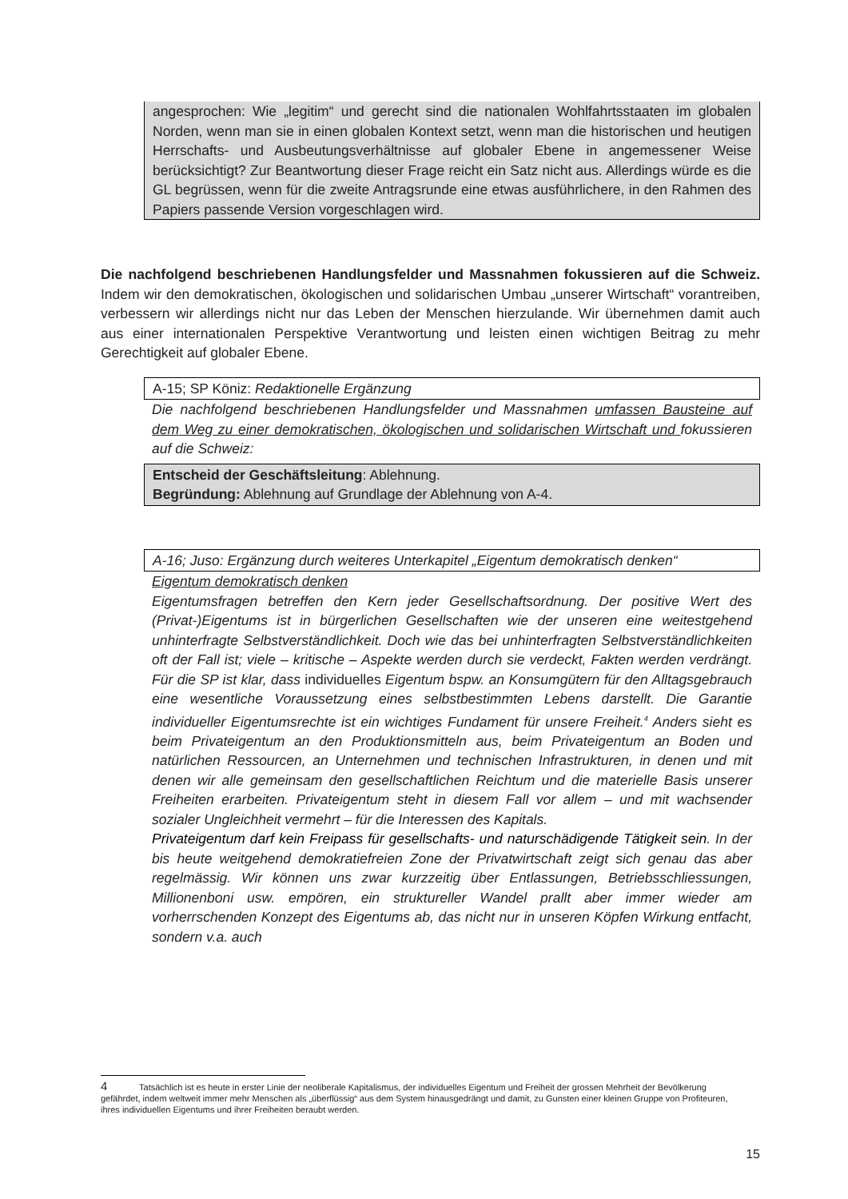angesprochen: Wie „legitim“ und gerecht sind die nationalen Wohlfahrtsstaaten im globalen Norden, wenn man sie in einen globalen Kontext setzt, wenn man die historischen und heutigen Herrschafts- und Ausbeutungsverhältnisse auf globaler Ebene in angemessener Weise berücksichtigt? Zur Beantwortung dieser Frage reicht ein Satz nicht aus. Allerdings würde es die GL begrüssen, wenn für die zweite Antragsrunde eine etwas ausführlichere, in den Rahmen des Papiers passende Version vorgeschlagen wird.
Die nachfolgend beschriebenen Handlungsfelder und Massnahmen fokussieren auf die Schweiz. Indem wir den demokratischen, ökologischen und solidarischen Umbau „unserer Wirtschaft“ vorantreiben, verbessern wir allerdings nicht nur das Leben der Menschen hierzulande. Wir übernehmen damit auch aus einer internationalen Perspektive Verantwortung und leisten einen wichtigen Beitrag zu mehr Gerechtigkeit auf globaler Ebene.
A-15; SP Köniz: Redaktionelle Ergänzung
Die nachfolgend beschriebenen Handlungsfelder und Massnahmen umfassen Bausteine auf dem Weg zu einer demokratischen, ökologischen und solidarischen Wirtschaft und fokussieren auf die Schweiz:
Entscheid der Geschäftsleitung: Ablehnung.
Begründung: Ablehnung auf Grundlage der Ablehnung von A-4.
A-16; Juso: Ergänzung durch weiteres Unterkapitel „Eigentum demokratisch denken“
Eigentum demokratisch denken
Eigentumsfragen betreffen den Kern jeder Gesellschaftsordnung. Der positive Wert des (Privat-)Eigentums ist in bürgerlichen Gesellschaften wie der unseren eine weitestgehend unhinterfragte Selbstverständlichkeit. Doch wie das bei unhinterfragten Selbstverständlichkeiten oft der Fall ist; viele – kritische – Aspekte werden durch sie verdeckt, Fakten werden verdrängt. Für die SP ist klar, dass individuelles Eigentum bspw. an Konsumgütern für den Alltagsgebrauch eine wesentliche Voraussetzung eines selbstbestimmten Lebens darstellt. Die Garantie individueller Eigentumsrechte ist ein wichtiges Fundament für unsere Freiheit.<sup>4</sup> Anders sieht es beim Privateigentum an den Produktionsmitteln aus, beim Privateigentum an Boden und natürlichen Ressourcen, an Unternehmen und technischen Infrastrukturen, in denen und mit denen wir alle gemeinsam den gesellschaftlichen Reichtum und die materielle Basis unserer Freiheiten erarbeiten. Privateigentum steht in diesem Fall vor allem – und mit wachsender sozialer Ungleichheit vermehrt – für die Interessen des Kapitals.
Privateigentum darf kein Freipass für gesellschafts- und naturschädigende Tätigkeit sein. In der bis heute weitgehend demokratiefreien Zone der Privatwirtschaft zeigt sich genau das aber regelmässig. Wir können uns zwar kurzzeitig über Entlassungen, Betriebsschliessungen, Millionenboni usw. empören, ein struktureller Wandel prallt aber immer wieder am vorherrschenden Konzept des Eigentums ab, das nicht nur in unseren Köpfen Wirkung entfacht, sondern v.a. auch
4 Tatsächlich ist es heute in erster Linie der neoliberale Kapitalismus, der individuelles Eigentum und Freiheit der grossen Mehrheit der Bevölkerung gefährdet, indem weltweit immer mehr Menschen als „überflüssig“ aus dem System hinausgedrängt und damit, zu Gunsten einer kleinen Gruppe von Profiteuren, ihres individuellen Eigentums und ihrer Freiheiten beraubt werden.
15